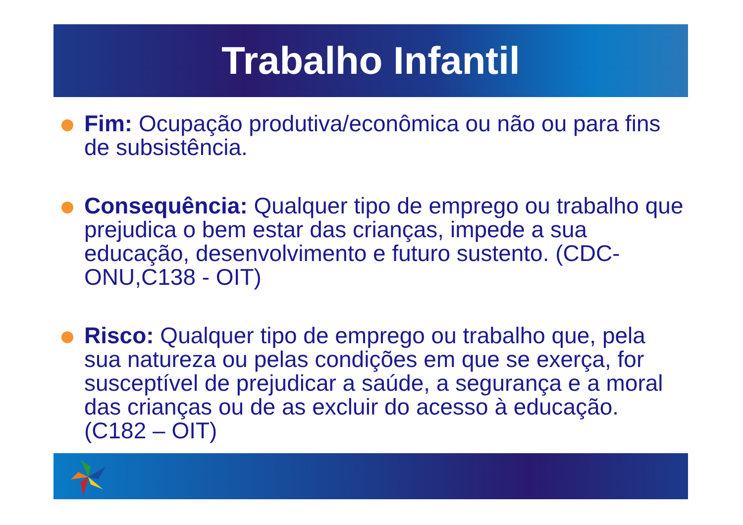Trabalho Infantil
Fim: Ocupação produtiva/econômica ou não ou para fins de subsistência.
Consequência: Qualquer tipo de emprego ou trabalho que prejudica o bem estar das crianças, impede a sua educação, desenvolvimento e futuro sustento. (CDC-ONU,C138 - OIT)
Risco: Qualquer tipo de emprego ou trabalho que, pela sua natureza ou pelas condições em que se exerça, for susceptível de prejudicar a saúde, a segurança e a moral das crianças ou de as excluir do acesso à educação. (C182 – OIT)